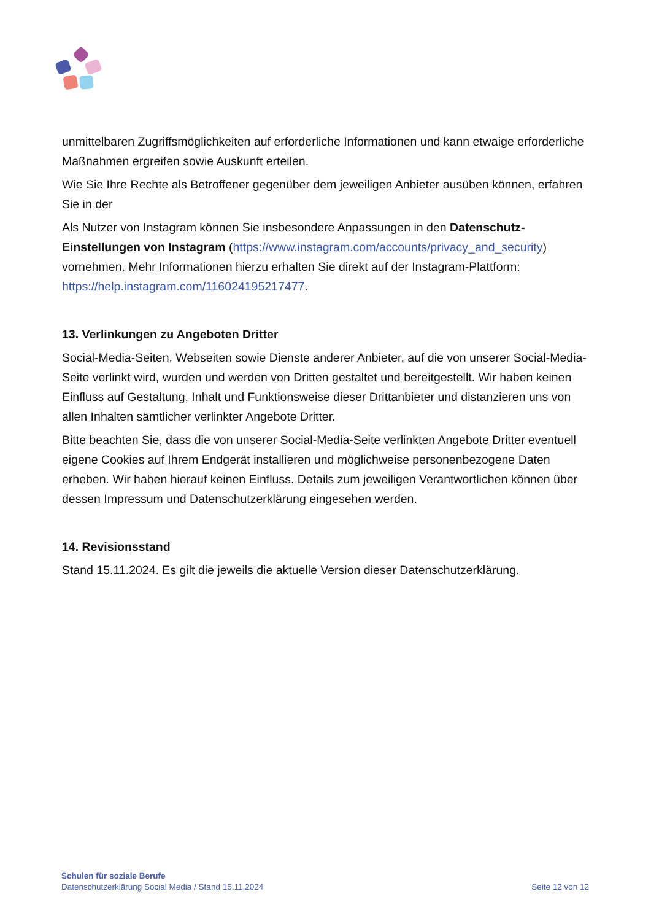unmittelbaren Zugriffsmöglichkeiten auf erforderliche Informationen und kann etwaige erforderliche Maßnahmen ergreifen sowie Auskunft erteilen.
Wie Sie Ihre Rechte als Betroffener gegenüber dem jeweiligen Anbieter ausüben können, erfahren Sie in der
Als Nutzer von Instagram können Sie insbesondere Anpassungen in den Datenschutz-Einstellungen von Instagram (https://www.instagram.com/accounts/privacy_and_security) vornehmen. Mehr Informationen hierzu erhalten Sie direkt auf der Instagram-Plattform: https://help.instagram.com/116024195217477.
13. Verlinkungen zu Angeboten Dritter
Social-Media-Seiten, Webseiten sowie Dienste anderer Anbieter, auf die von unserer Social-Media-Seite verlinkt wird, wurden und werden von Dritten gestaltet und bereitgestellt. Wir haben keinen Einfluss auf Gestaltung, Inhalt und Funktionsweise dieser Drittanbieter und distanzieren uns von allen Inhalten sämtlicher verlinkter Angebote Dritter.
Bitte beachten Sie, dass die von unserer Social-Media-Seite verlinkten Angebote Dritter eventuell eigene Cookies auf Ihrem Endgerät installieren und möglichweise personenbezogene Daten erheben. Wir haben hierauf keinen Einfluss. Details zum jeweiligen Verantwortlichen können über dessen Impressum und Datenschutzerklärung eingesehen werden.
14. Revisionsstand
Stand 15.11.2024. Es gilt die jeweils die aktuelle Version dieser Datenschutzerklärung.
Schulen für soziale Berufe
Datenschutzerklärung Social Media / Stand 15.11.2024
Seite 12 von 12